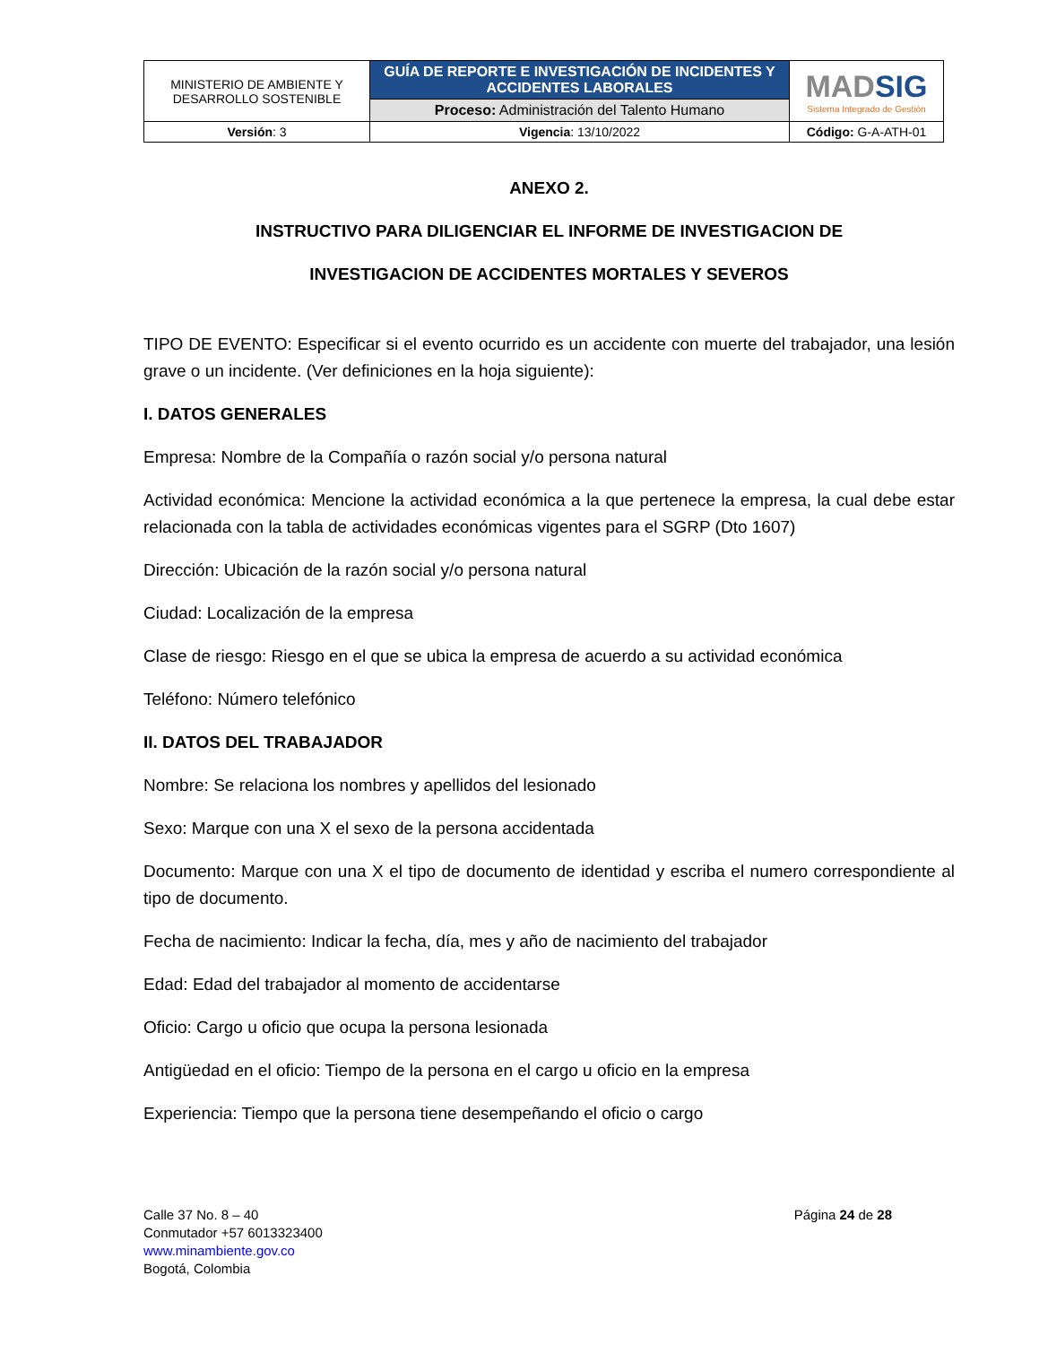| MINISTERIO DE AMBIENTE Y DESARROLLO SOSTENIBLE | GUÍA DE REPORTE E INVESTIGACIÓN DE INCIDENTES Y ACCIDENTES LABORALES | MAD SIG Sistema Integrado de Gestión |
| | Proceso: Administración del Talento Humano | |
| Versión : 3 | Vigencia : 13/10/2022 | Código: G-A-ATH-01 |
ANEXO 2.
INSTRUCTIVO PARA DILIGENCIAR EL INFORME DE INVESTIGACION DE
INVESTIGACION DE ACCIDENTES MORTALES Y SEVEROS
TIPO DE EVENTO: Especificar si el evento ocurrido es un accidente con muerte del trabajador, una lesión grave o un incidente. (Ver definiciones en la hoja siguiente):
I. DATOS GENERALES
Empresa: Nombre de la Compañía o razón social y/o persona natural
Actividad económica: Mencione la actividad económica a la que pertenece la empresa, la cual debe estar relacionada con la tabla de actividades económicas vigentes para el SGRP (Dto 1607)
Dirección: Ubicación de la razón social y/o persona natural
Ciudad: Localización de la empresa
Clase de riesgo: Riesgo en el que se ubica la empresa de acuerdo a su actividad económica
Teléfono: Número telefónico
II. DATOS DEL TRABAJADOR
Nombre: Se relaciona los nombres y apellidos del lesionado
Sexo: Marque con una X el sexo de la persona accidentada
Documento: Marque con una X el tipo de documento de identidad y escriba el numero correspondiente al tipo de documento.
Fecha de nacimiento: Indicar la fecha, día, mes y año de nacimiento del trabajador
Edad: Edad del trabajador al momento de accidentarse
Oficio: Cargo u oficio que ocupa la persona lesionada
Antigüedad en el oficio: Tiempo de la persona en el cargo u oficio en la empresa
Experiencia: Tiempo que la persona tiene desempeñando el oficio o cargo
Calle 37 No. 8 – 40
Conmutador +57 6013323400
www.minambiente.gov.co
Bogotá, Colombia
Página 24 de 28